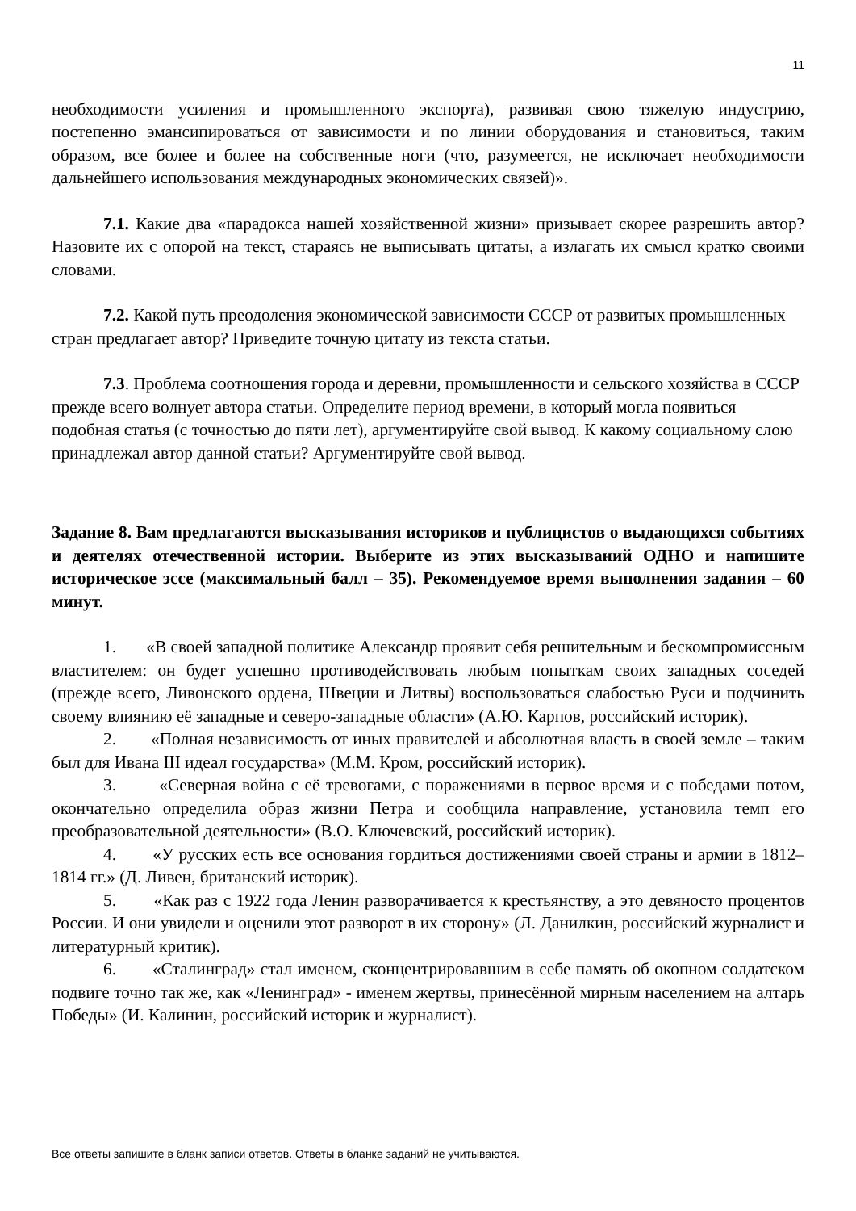11
необходимости усиления и промышленного экспорта), развивая свою тяжелую индустрию, постепенно эмансипироваться от зависимости и по линии оборудования и становиться, таким образом, все более и более на собственные ноги (что, разумеется, не исключает необходимости дальнейшего использования международных экономических связей)».
7.1. Какие два «парадокса нашей хозяйственной жизни» призывает скорее разрешить автор? Назовите их с опорой на текст, стараясь не выписывать цитаты, а излагать их смысл кратко своими словами.
7.2. Какой путь преодоления экономической зависимости СССР от развитых промышленных стран предлагает автор? Приведите точную цитату из текста статьи.
7.3. Проблема соотношения города и деревни, промышленности и сельского хозяйства в СССР прежде всего волнует автора статьи. Определите период времени, в который могла появиться подобная статья (с точностью до пяти лет), аргументируйте свой вывод. К какому социальному слою принадлежал автор данной статьи? Аргументируйте свой вывод.
Задание 8. Вам предлагаются высказывания историков и публицистов о выдающихся событиях и деятелях отечественной истории. Выберите из этих высказываний ОДНО и напишите историческое эссе (максимальный балл – 35). Рекомендуемое время выполнения задания – 60 минут.
1. «В своей западной политике Александр проявит себя решительным и бескомпромиссным властителем: он будет успешно противодействовать любым попыткам своих западных соседей (прежде всего, Ливонского ордена, Швеции и Литвы) воспользоваться слабостью Руси и подчинить своему влиянию её западные и северо-западные области» (А.Ю. Карпов, российский историк).
2. «Полная независимость от иных правителей и абсолютная власть в своей земле – таким был для Ивана III идеал государства» (М.М. Кром, российский историк).
3. «Северная война с её тревогами, с поражениями в первое время и с победами потом, окончательно определила образ жизни Петра и сообщила направление, установила темп его преобразовательной деятельности» (В.О. Ключевский, российский историк).
4. «У русских есть все основания гордиться достижениями своей страны и армии в 1812–1814 гг.» (Д. Ливен, британский историк).
5. «Как раз с 1922 года Ленин разворачивается к крестьянству, а это девяносто процентов России. И они увидели и оценили этот разворот в их сторону» (Л. Данилкин, российский журналист и литературный критик).
6. «Сталинград» стал именем, сконцентрировавшим в себе память об окопном солдатском подвиге точно так же, как «Ленинград» - именем жертвы, принесённой мирным населением на алтарь Победы» (И. Калинин, российский историк и журналист).
Все ответы запишите в бланк записи ответов. Ответы в бланке заданий не учитываются.